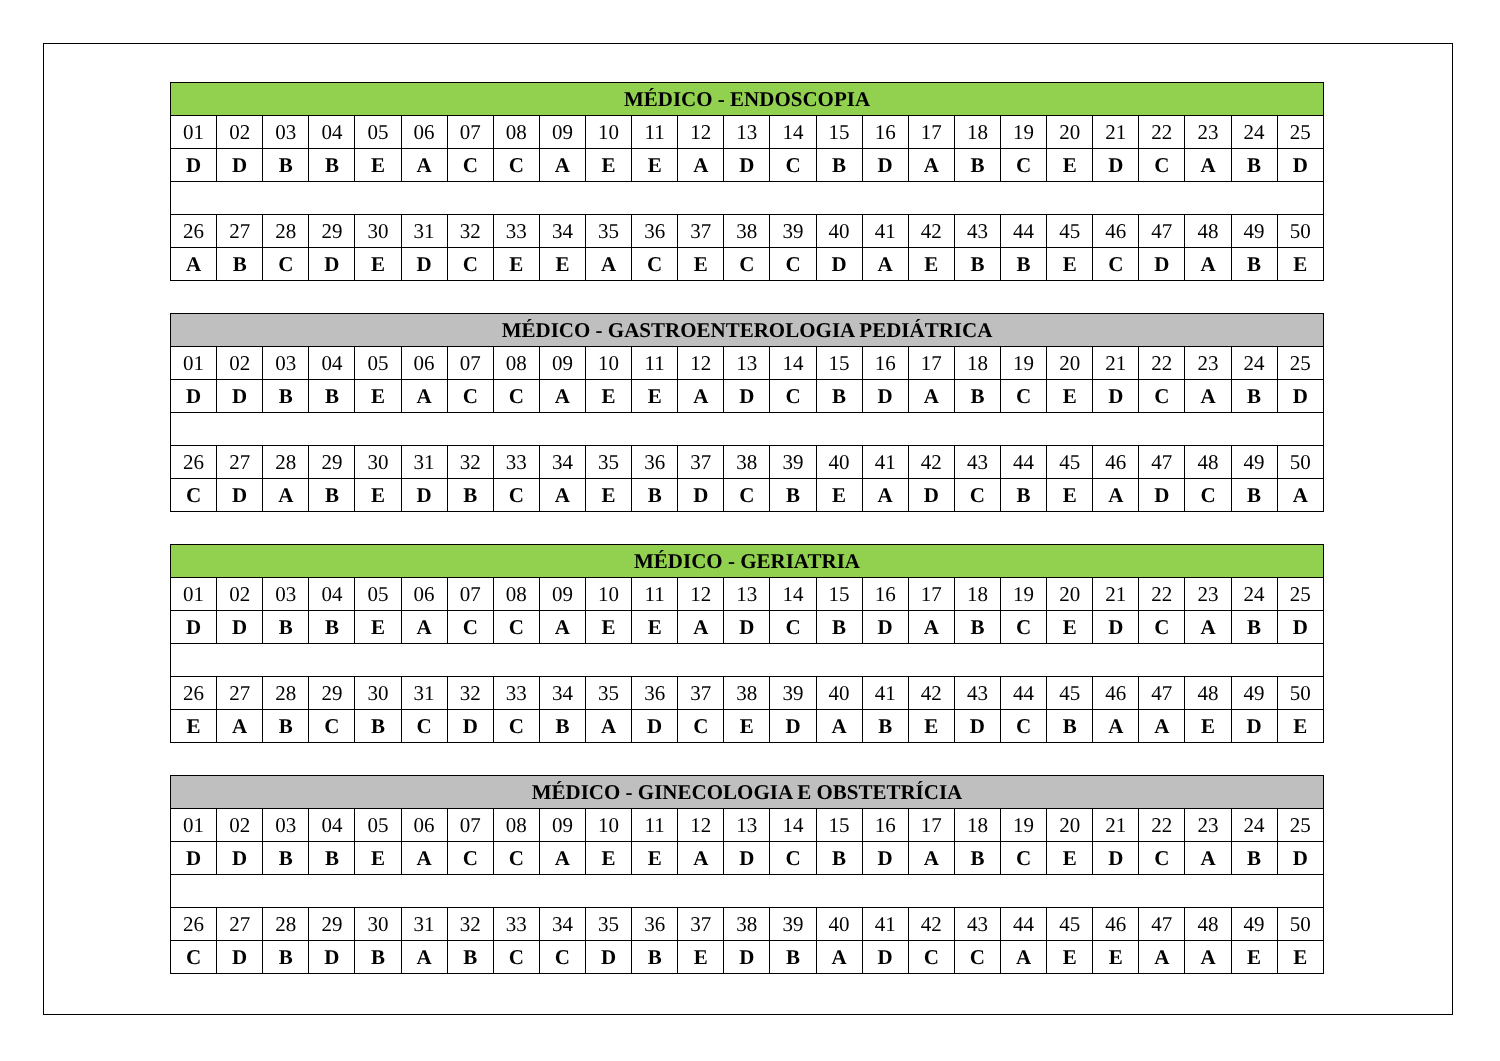| MÉDICO - ENDOSCOPIA | | | | | | | | | | | | | | | | | | | | | | | | |
| --- | --- | --- | --- | --- | --- | --- | --- | --- | --- | --- | --- | --- | --- | --- | --- | --- | --- | --- | --- | --- | --- | --- | --- | --- |
| 01 | 02 | 03 | 04 | 05 | 06 | 07 | 08 | 09 | 10 | 11 | 12 | 13 | 14 | 15 | 16 | 17 | 18 | 19 | 20 | 21 | 22 | 23 | 24 | 25 |
| D | D | B | B | E | A | C | C | A | E | E | A | D | C | B | D | A | B | C | E | D | C | A | B | D |
| 26 | 27 | 28 | 29 | 30 | 31 | 32 | 33 | 34 | 35 | 36 | 37 | 38 | 39 | 40 | 41 | 42 | 43 | 44 | 45 | 46 | 47 | 48 | 49 | 50 |
| A | B | C | D | E | D | C | E | E | A | C | E | C | C | D | A | E | B | B | E | C | D | A | B | E |
| MÉDICO - GASTROENTEROLOGIA PEDIÁTRICA | | | | | | | | | | | | | | | | | | | | | | | | |
| --- | --- | --- | --- | --- | --- | --- | --- | --- | --- | --- | --- | --- | --- | --- | --- | --- | --- | --- | --- | --- | --- | --- | --- | --- |
| 01 | 02 | 03 | 04 | 05 | 06 | 07 | 08 | 09 | 10 | 11 | 12 | 13 | 14 | 15 | 16 | 17 | 18 | 19 | 20 | 21 | 22 | 23 | 24 | 25 |
| D | D | B | B | E | A | C | C | A | E | E | A | D | C | B | D | A | B | C | E | D | C | A | B | D |
| 26 | 27 | 28 | 29 | 30 | 31 | 32 | 33 | 34 | 35 | 36 | 37 | 38 | 39 | 40 | 41 | 42 | 43 | 44 | 45 | 46 | 47 | 48 | 49 | 50 |
| C | D | A | B | E | D | B | C | A | E | B | D | C | B | E | A | D | C | B | E | A | D | C | B | A |
| MÉDICO - GERIATRIA | | | | | | | | | | | | | | | | | | | | | | | | |
| --- | --- | --- | --- | --- | --- | --- | --- | --- | --- | --- | --- | --- | --- | --- | --- | --- | --- | --- | --- | --- | --- | --- | --- | --- |
| 01 | 02 | 03 | 04 | 05 | 06 | 07 | 08 | 09 | 10 | 11 | 12 | 13 | 14 | 15 | 16 | 17 | 18 | 19 | 20 | 21 | 22 | 23 | 24 | 25 |
| D | D | B | B | E | A | C | C | A | E | E | A | D | C | B | D | A | B | C | E | D | C | A | B | D |
| 26 | 27 | 28 | 29 | 30 | 31 | 32 | 33 | 34 | 35 | 36 | 37 | 38 | 39 | 40 | 41 | 42 | 43 | 44 | 45 | 46 | 47 | 48 | 49 | 50 |
| E | A | B | C | B | C | D | C | B | A | D | C | E | D | A | B | E | D | C | B | A | A | E | D | E |
| MÉDICO - GINECOLOGIA E OBSTETRÍCIA | | | | | | | | | | | | | | | | | | | | | | | | |
| --- | --- | --- | --- | --- | --- | --- | --- | --- | --- | --- | --- | --- | --- | --- | --- | --- | --- | --- | --- | --- | --- | --- | --- | --- |
| 01 | 02 | 03 | 04 | 05 | 06 | 07 | 08 | 09 | 10 | 11 | 12 | 13 | 14 | 15 | 16 | 17 | 18 | 19 | 20 | 21 | 22 | 23 | 24 | 25 |
| D | D | B | B | E | A | C | C | A | E | E | A | D | C | B | D | A | B | C | E | D | C | A | B | D |
| 26 | 27 | 28 | 29 | 30 | 31 | 32 | 33 | 34 | 35 | 36 | 37 | 38 | 39 | 40 | 41 | 42 | 43 | 44 | 45 | 46 | 47 | 48 | 49 | 50 |
| C | D | B | D | B | A | B | C | C | D | B | E | D | B | A | D | C | C | A | E | E | A | A | E | E |